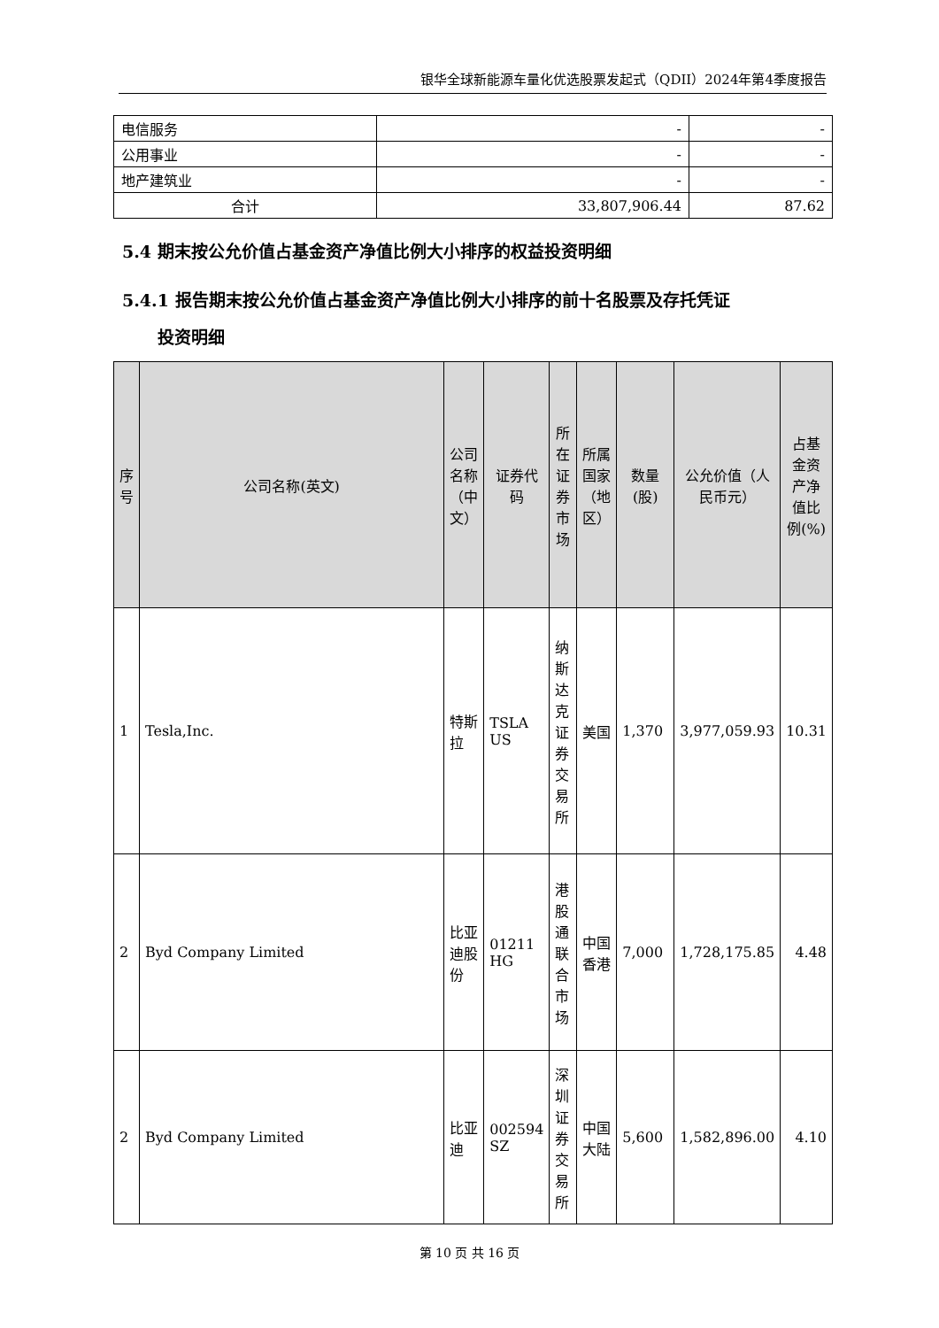银华全球新能源车量化优选股票发起式（QDII）2024年第4季度报告
| 电信服务 | - | - |
| 公用事业 | - | - |
| 地产建筑业 | - | - |
| 合计 | 33,807,906.44 | 87.62 |
5.4 期末按公允价值占基金资产净值比例大小排序的权益投资明细
5.4.1 报告期末按公允价值占基金资产净值比例大小排序的前十名股票及存托凭证
投资明细
| 序号 | 公司名称(英文) | 公司名称（中文） | 证券代码 | 所在证券市场 | 所属国家（地区） | 数量(股) | 公允价值（人民币元） | 占基金资产净值比例(%) |
| --- | --- | --- | --- | --- | --- | --- | --- | --- |
| 1 | Tesla,Inc. | 特斯拉 | TSLA US | 纳斯达克证券交易所 | 美国 | 1,370 | 3,977,059.93 | 10.31 |
| 2 | Byd Company Limited | 比亚迪股份 | 01211 HG | 港股通联合市场 | 中国香港 | 7,000 | 1,728,175.85 | 4.48 |
| 2 | Byd Company Limited | 比亚迪 | 002594 SZ | 深圳证券交易所 | 中国大陆 | 5,600 | 1,582,896.00 | 4.10 |
第 10 页 共 16 页